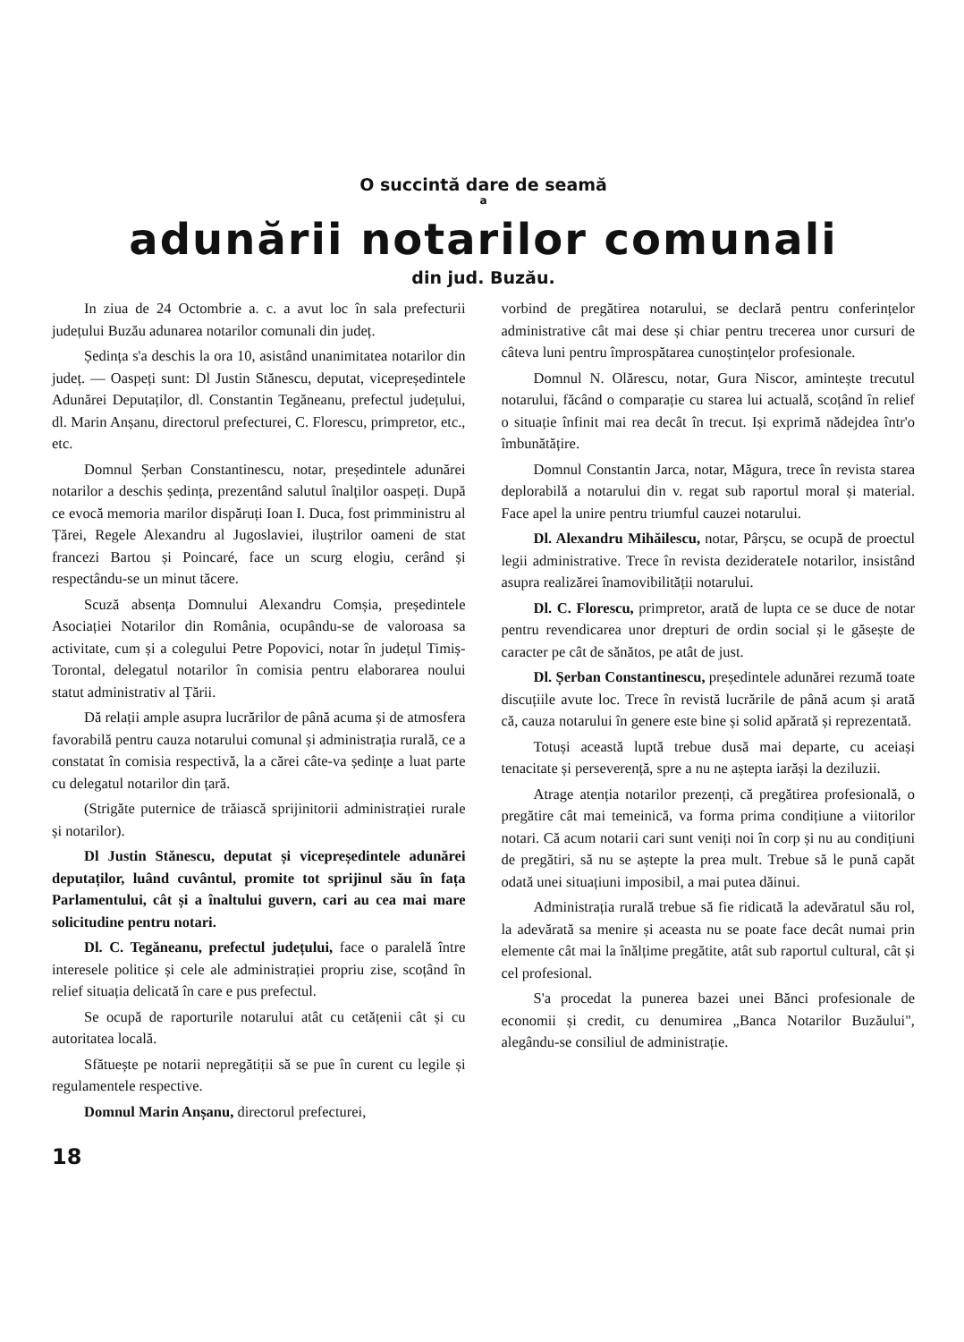O succintă dare de seamă
a
adunării notarilor comunali
din jud. Buzău.
In ziua de 24 Octombrie a. c. a avut loc în sala prefecturii județului Buzău adunarea notarilor comunali din județ.
Ședința s'a deschis la ora 10, asistând unanimitatea notarilor din județ. — Oaspeți sunt: Dl Justin Stănescu, deputat, vicepreședintele Adunărei Deputaților, dl. Constantin Tegăneanu, prefectul județului, dl. Marin Anșanu, directorul prefecturei, C. Florescu, primpretor, etc., etc.
Domnul Șerban Constantinescu, notar, președintele adunărei notarilor a deschis ședința, prezentând salutul înalților oaspeți. După ce evocă memoria marilor dispăruți Ioan I. Duca, fost primministru al Țărei, Regele Alexandru al Jugoslaviei, iluștrilor oameni de stat francezi Bartou și Poincaré, face un scurg elogiu, cerând și respectându-se un minut tăcere.
Scuză absența Domnului Alexandru Comșia, președintele Asociației Notarilor din România, ocupându-se de valoroasa sa activitate, cum și a colegului Petre Popovici, notar în județul Timiș-Torontal, delegatul notarilor în comisia pentru elaborarea noului statut administrativ al Țării.
Dă relații ample asupra lucrărilor de până acuma și de atmosfera favorabilă pentru cauza notarului comunal și administrația rurală, ce a constatat în comisia respectivă, la a cărei câte-va ședințe a luat parte cu delegatul notarilor din țară.
(Strigăte puternice de trăiască sprijinitorii administrației rurale și notarilor).
Dl Justin Stănescu, deputat și vicepreședintele adunărei deputaților, luând cuvântul, promite tot sprijinul său în fața Parlamentului, cât și a înaltului guvern, cari au cea mai mare solicitudine pentru notari.
Dl. C. Tegăneanu, prefectul județului, face o paralelă între interesele politice și cele ale administrației propriu zise, scoțând în relief situația delicată în care e pus prefectul.
Se ocupă de raporturile notarului atât cu cetățenii cât și cu autoritatea locală.
Sfătuește pe notarii nepregătiții să se pue în curent cu legile și regulamentele respective.
Domnul Marin Anșanu, directorul prefecturei,
vorbind de pregătirea notarului, se declară pentru conferințelor administrative cât mai dese și chiar pentru trecerea unor cursuri de câteva luni pentru împrospătarea cunoștințelor profesionale.
Domnul N. Olărescu, notar, Gura Niscor, amintește trecutul notarului, făcând o comparație cu starea lui actuală, scoțând în relief o situație înfinit mai rea decât în trecut. Iși exprimă nădejdea într'o îmbunătățire.
Domnul Constantin Jarca, notar, Măgura, trece în revista starea deplorabilă a notarului din v. regat sub raportul moral și material. Face apel la unire pentru triumful cauzei notarului.
Dl. Alexandru Mihăilescu, notar, Pârșcu, se ocupă de proectul legii administrative. Trece în revista deziderateIe notarilor, insistând asupra realizărei înamovibilității notarului.
Dl. C. Florescu, primpretor, arată de lupta ce se duce de notar pentru revendicarea unor drepturi de ordin social și le găsește de caracter pe cât de sănătos, pe atât de just.
Dl. Șerban Constantinescu, președintele adunărei rezumă toate discuțiile avute loc. Trece în revistă lucrările de până acum și arată că, cauza notarului în genere este bine și solid apărată și reprezentată.
Totuși această luptă trebue dusă mai departe, cu aceiași tenacitate și perseverență, spre a nu ne așteptа iarăși la deziluzii.
Atrage atenția notarilor prezenți, că pregătirea profesională, o pregătire cât mai temeinică, va forma prima condițiune a viitorilor notari. Că acum notarii cari sunt veniți noi în corp și nu au condițiuni de pregătiri, să nu se aștepte la prea mult. Trebue să le pună capăt odată unei situațiuni imposibil, a mai putea dăinui.
Administrația rurală trebue să fie ridicată la adevăratul său rol, la adevărată sa menire și aceasta nu se poate face decât numai prin elemente cât mai la înălțime pregătite, atât sub raportul cultural, cât și cel profesional.
S'a procedat la punerea bazei unei Bănci profesionale de economii și credit, cu denumirea „Banca Notarilor Buzăului", alegându-se consiliul de administrație.
18